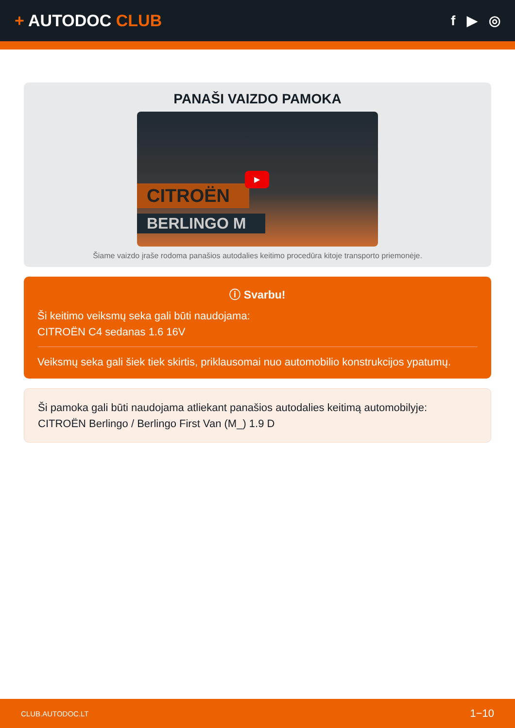+ AUTODOC CLUB
f ▶ ◎
PANAŠI VAIZDO PAMOKA
CITROËN
BERLINGO M
▶
Šiame vaizdo įraše rodoma panašios autodalies keitimo procedūra kitoje transporto priemonėje.
ⓘ Svarbu!
Ši keitimo veiksmų seka gali būti naudojama:
CITROËN C4 sedanas 1.6 16V
Veiksmų seka gali šiek tiek skirtis, priklausomai nuo automobilio konstrukcijos ypatumų.
Ši pamoka gali būti naudojama atliekant panašios autodalies keitimą automobilyje: CITROËN Berlingo / Berlingo First Van (M_) 1.9 D
CLUB.AUTODOC.LT 1−10